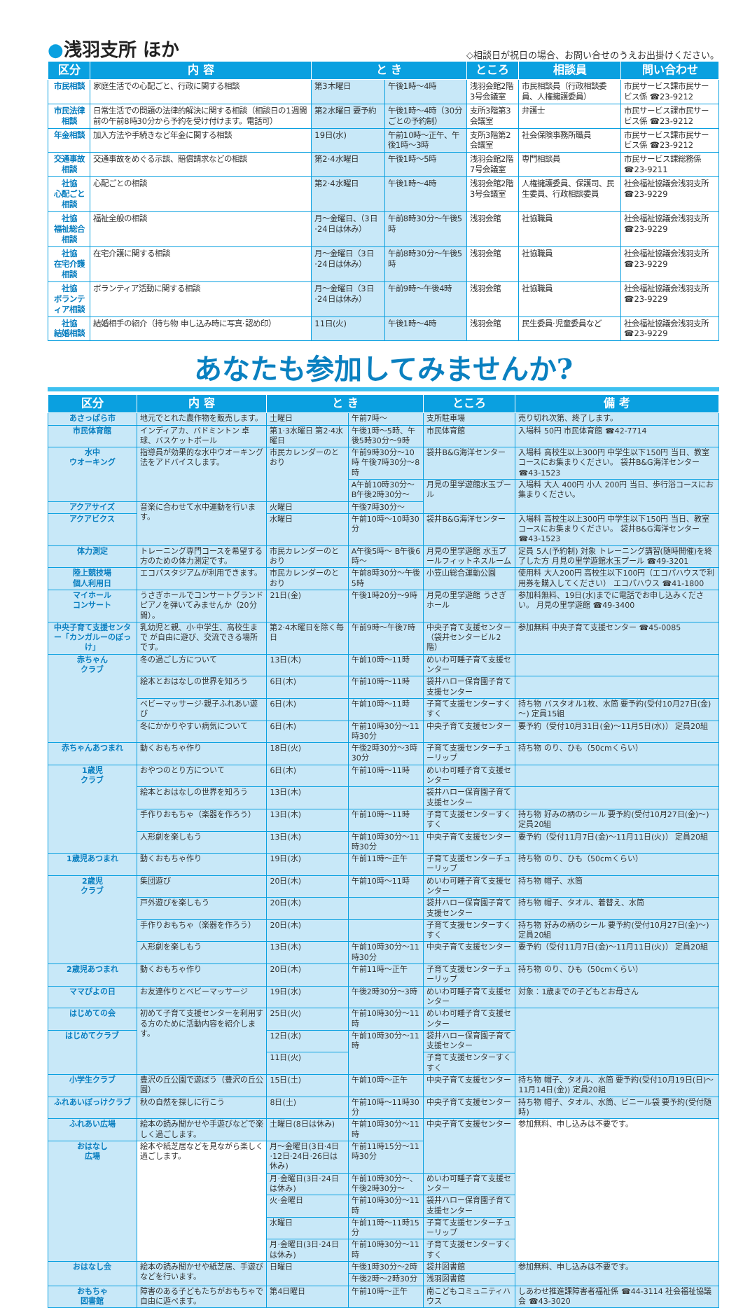●浅羽支所 ほか
◇相談日が祝日の場合、お問い合せのうえお出掛けください。
| 区分 | 内 容 | と き | | ところ | 相談員 | 問い合わせ |
| --- | --- | --- | --- | --- | --- | --- |
| 市民相談 | 家庭生活での心配ごと、行政に関する相談 | 第3木曜日 | 午後1時～4時 | 浅羽会館2階3号会議室 | 市民相談員（行政相談委員、人権擁護委員） | 市民サービス課市民サービス係 ☎23-9212 |
| 市民法律相談 | 日常生活での問題の法律的解決に関する相談（相談日の1週間前の午前8時30分から予約を受け付けます。電話可） | 第2水曜日 要予約 | 午後1時～4時（30分ごとの予約制） | 支所3階第3会議室 | 弁護士 | 市民サービス課市民サービス係 ☎23-9212 |
| 年金相談 | 加入方法や手続きなど年金に関する相談 | 19日(水) | 午前10時～正午、午後1時～3時 | 支所3階第2会議室 | 社会保険事務所職員 | 市民サービス課市民サービス係 ☎23-9212 |
| 交通事故相談 | 交通事故をめぐる示談、賠償請求などの相談 | 第2·4水曜日 | 午後1時～5時 | 浅羽会館2階7号会議室 | 専門相談員 | 市民サービス課総務係 ☎23-9211 |
| 社協 心配ごと相談 | 心配ごとの相談 | 第2·4水曜日 | 午後1時～4時 | 浅羽会館2階3号会議室 | 人権擁護委員、保護司、民生委員、行政相談委員 | 社会福祉協議会浅羽支所 ☎23-9229 |
| 社協 福祉総合相談 | 福祉全般の相談 | 月～金曜日、（3日·24日は休み） | 午前8時30分～午後5時 | 浅羽会館 | 社協職員 | 社会福祉協議会浅羽支所 ☎23-9229 |
| 社協 在宅介護相談 | 在宅介護に関する相談 | 月～金曜日（3日·24日は休み） | 午前8時30分～午後5時 | 浅羽会館 | 社協職員 | 社会福祉協議会浅羽支所 ☎23-9229 |
| 社協 ボランティア相談 | ボランティア活動に関する相談 | 月～金曜日（3日·24日は休み） | 午前9時～午後4時 | 浅羽会館 | 社協職員 | 社会福祉協議会浅羽支所 ☎23-9229 |
| 社協 結婚相談 | 結婚相手の紹介（持ち物 申し込み時に写真·認め印） | 11日(火) | 午後1時～4時 | 浅羽会館 | 民生委員·児童委員など | 社会福祉協議会浅羽支所 ☎23-9229 |
あなたも参加してみませんか?
| 区分 | 内 容 | と き | | ところ | 備 考 |
| --- | --- | --- | --- | --- | --- |
| あさっぱら市 | 地元でとれた農作物を販売します。 | 土曜日 | 午前7時～ | 支所駐車場 | 売り切れ次第、終了します。 |
| 市民体育館 | インディアカ、バドミントン 卓球、バスケットボール | 第1·3水曜日 第2·4水曜日 | 午後1時～5時、午後5時30分～9時 | 市民体育館 | 入場料 50円 市民体育館 ☎42-7714 |
| 水中 ウオーキング | 指導員が効果的な水中ウオーキング法をアドバイスします。 | 市民カレンダーのとおり | 午前9時30分～10時 午後7時30分～8時 | 袋井B&G海洋センター | 入場料 高校生以上300円 中学生以下150円 当日、教室コースにお集まりください。 袋井B&G海洋センター ☎43-1523 |
| | | | A午前10時30分～ B午後2時30分～ | 月見の里学遊館水玉プール | 入場料 大人 400円 小人 200円 当日、歩行浴コースにお集まりください。 |
| アクアサイズ | 音楽に合わせて水中運動を行います。 | 火曜日 | 午後7時30分～ | | |
| アクアビクス | | 水曜日 | 午前10時～10時30分 | 袋井B&G海洋センター | 入場料 高校生以上300円 中学生以下150円 当日、教室コースにお集まりください。 袋井B&G海洋センター ☎43-1523 |
| 体力測定 | トレーニング専門コースを希望する方のための体力測定です。 | 市民カレンダーのとおり | A午後5時～ B午後6時～ | 月見の里学遊館 水玉プールフィットネスルーム | 定員 5人(予約制) 対象 トレーニング講習(随時開催)を終了した方 月見の里学遊館水玉プール ☎49-3201 |
| 陸上競技場 個人利用日 | エコパスタジアムが利用できます。 | 市民カレンダーのとおり | 午前8時30分～午後5時 | 小笠山総合運動公園 | 使用料 大人200円 高校生以下100円（エコパハウスで利用券を購入してください） エコパハウス ☎41-1800 |
| マイホール コンサート | うさぎホールでコンサートグランドピアノを弾いてみませんか（20分間）。 | 21日(金) | 午後1時20分～9時 | 月見の里学遊館 うさぎホール | 参加料無料、19日(水)までに電話でお申し込みください。 月見の里学遊館 ☎49-3400 |
| 中央子育て支援センター「カンガルーのぽっけ」 | 乳幼児と親、小·中学生、高校生まで が自由に遊び、交流できる場所です。 | 第2·4木曜日を除く毎日 | 午前9時～午後7時 | 中央子育て支援センター（袋井センタービル2階） | 参加無料 中央子育て支援センター ☎45-0085 |
| 赤ちゃん クラブ | 冬の過ごし方について | 13日(木) | 午前10時～11時 | めいわ可睡子育て支援センター | |
| | 絵本とおはなしの世界を知ろう | 6日(木) | 午前10時～11時 | 袋井ハロー保育園子育て支援センター | |
| | ベビーマッサージ·親子ふれあい遊び | 6日(木) | 午前10時～11時 | 子育て支援センターすくすく | 持ち物 バスタオル1枚、水筒 要予約(受付10月27日(金)～) 定員15組 |
| | 冬にかかりやすい病気について | 6日(木) | 午前10時30分～11時30分 | 中央子育て支援センター | 要予約（受付10月31日(金)～11月5日(水)） 定員20組 |
| 赤ちゃんあつまれ | 動くおもちゃ作り | 18日(火) | 午後2時30分～3時30分 | 子育て支援センターチューリップ | 持ち物 のり、ひも（50cmくらい） |
| 1歳児 クラブ | おやつのとり方について | 6日(木) | 午前10時～11時 | めいわ可睡子育て支援センター | |
| | 絵本とおはなしの世界を知ろう | 13日(木) | | 袋井ハロー保育園子育て支援センター | |
| | 手作りおもちゃ（楽器を作ろう） | 13日(木) | 午前10時～11時 | 子育て支援センターすくすく | 持ち物 好みの柄のシール 要予約(受付10月27日(金)～) 定員20組 |
| | 人形劇を楽しもう | 13日(木) | 午前10時30分～11時30分 | 中央子育て支援センター | 要予約（受付11月7日(金)～11月11日(火)） 定員20組 |
| 1歳児あつまれ | 動くおもちゃ作り | 19日(水) | 午前11時～正午 | 子育て支援センターチューリップ | 持ち物 のり、ひも（50cmくらい） |
| 2歳児 クラブ | 集団遊び | 20日(木) | 午前10時～11時 | めいわ可睡子育て支援センター | 持ち物 帽子、水筒 |
| | 戸外遊びを楽しもう | 20日(木) | | 袋井ハロー保育園子育て支援センター | 持ち物 帽子、タオル、着替え、水筒 |
| | 手作りおもちゃ（楽器を作ろう） | 20日(木) | | 子育て支援センターすくすく | 持ち物 好みの柄のシール 要予約(受付10月27日(金)～) 定員20組 |
| | 人形劇を楽しもう | 13日(木) | 午前10時30分～11時30分 | 中央子育て支援センター | 要予約（受付11月7日(金)～11月11日(火)） 定員20組 |
| 2歳児あつまれ | 動くおもちゃ作り | 20日(木) | 午前11時～正午 | 子育て支援センターチューリップ | 持ち物 のり、ひも（50cmくらい） |
| ママぴよの日 | お友達作りとベビーマッサージ | 19日(水) | 午後2時30分～3時 | めいわ可睡子育て支援センター | 対象：1歳までの子どもとお母さん |
| はじめての会 | 初めて子育て支援センターを利用する方のために活動内容を紹介します。 | 25日(火) | 午前10時30分～11時 | めいわ可睡子育て支援センター | |
| はじめてクラブ | | 12日(水) | 午前10時30分～11時 | 袋井ハロー保育園子育て支援センター | |
| | | 11日(火) | | 子育て支援センターすくすく | |
| 小学生クラブ | 豊沢の丘公園で遊ぼう（豊沢の丘公園） | 15日(土) | 午前10時～正午 | 中央子育て支援センター | 持ち物 帽子、タオル、水筒 要予約(受付10月19日(日)～11月14日(金)) 定員20組 |
| ふれあいぽっけクラブ | 秋の自然を探しに行こう | 8日(土) | 午前10時～11時30分 | 中央子育て支援センター | 持ち物 帽子、タオル、水筒、ビニール袋 要予約(受付随時) |
| ふれあい広場 | 絵本の読み聞かせや手遊びなどで楽しく過ごします。 | 土曜日(8日は休み) | 午前10時30分～11時 | 中央子育て支援センター | 参加無料、申し込みは不要です。 |
| おはなし 広場 | 絵本や紙芝居などを見ながら楽しく過ごします。 | 月～金曜日(3日·4日·12日·24日·26日は休み) | 午前11時15分～11時30分 | | |
| | | 月·金曜日(3日·24日は休み) | 午前10時30分～、午後2時30分～ | めいわ可睡子育て支援センター | |
| | | 火·金曜日 | 午前10時30分～11時 | 袋井ハロー保育園子育て支援センター | |
| | | 水曜日 | 午前11時～11時15分 | 子育て支援センターチューリップ | |
| | | 月·金曜日(3日·24日は休み) | 午前10時30分～11時 | 子育て支援センターすくすく | |
| おはなし会 | 絵本の読み聞かせや紙芝居、手遊びなどを行います。 | 日曜日 | 午後1時30分～2時 | 袋井図書館 | 参加無料、申し込みは不要です。 |
| | | | 午後2時～2時30分 | 浅羽図書館 | |
| おもちゃ 図書館 | 障害のある子どもたちがおもちゃで自由に遊べます。 | 第4日曜日 | 午前10時～正午 | 南こどもコミュニティハウス | しあわせ推進課障害者福祉係 ☎44-3114 社会福祉協議会 ☎43-3020 |